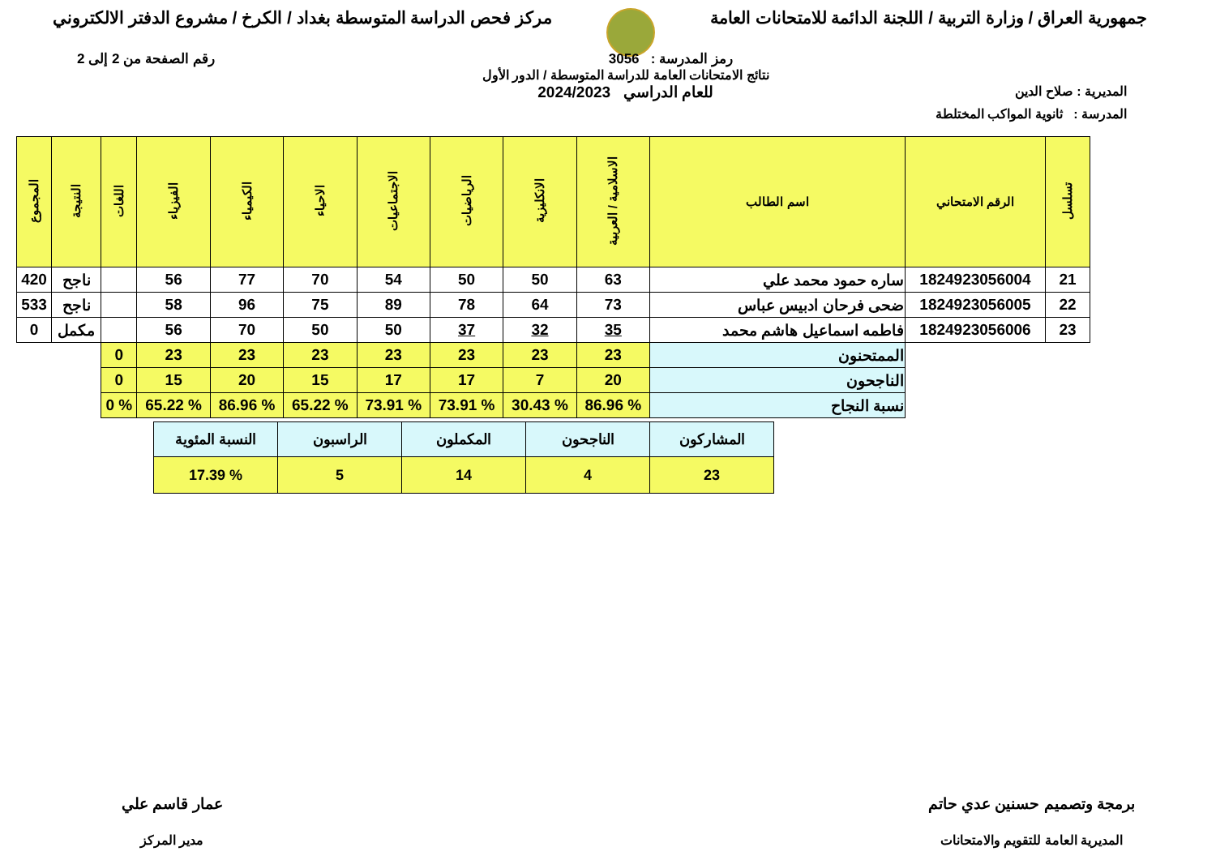جمهورية العراق / وزارة التربية / اللجنة الدائمة للامتحانات العامة
مركز فحص الدراسة المتوسطة بغداد / الكرخ / مشروع الدفتر الالكتروني
رمز المدرسة : 3056 رقم الصفحة من 2 إلى 2
المديرية : صلاح الدين
نتائج الامتحانات العامة للدراسة المتوسطة / الدور الأول
للعام الدراسي 2024/2023
المدرسة : ثانوية المواكب المختلطة
| تسلسل | الرقم الامتحاني | اسم الطالب | الاسلامية / العربية | الانكليزية | الرياضيات | الاجتماعيات | الاحياء | الكيمياء | الفيزياء | اللغات | النتيجة | المجموع |
| --- | --- | --- | --- | --- | --- | --- | --- | --- | --- | --- | --- | --- |
| 21 | 1824923056004 | ساره حمود محمد علي | 63 | 50 | 50 | 54 | 70 | 77 | 56 | | ناجح | 420 |
| 22 | 1824923056005 | ضحى فرحان ادبيس عباس | 73 | 64 | 78 | 89 | 75 | 96 | 58 | | ناجح | 533 |
| 23 | 1824923056006 | فاطمه اسماعيل هاشم محمد | 35 | 32 | 37 | 50 | 50 | 70 | 56 | | مكمل | 0 |
| | | الممتحنون | 23 | 23 | 23 | 23 | 23 | 23 | 23 | 0 | | |
| | | الناجحون | 20 | 7 | 17 | 17 | 15 | 20 | 15 | 0 | | |
| | | نسبة النجاح | % 86.96 | % 30.43 | % 73.91 | % 73.91 | % 65.22 | % 86.96 | % 65.22 | % 0 | | |
| المشاركون | الناجحون | المكملون | الراسبون | النسبة المئوية |
| 23 | 4 | 14 | 5 | % 17.39 |
برمجة وتصميم حسنين عدي حاتم
المديرية العامة للتقويم والامتحانات
عمار قاسم علي
مدير المركز